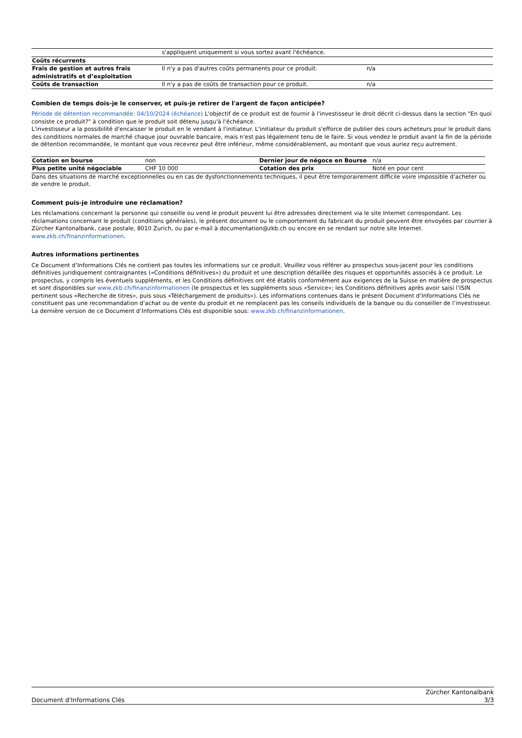| | s'appliquent uniquement si vous sortez avant l'échéance. | |
| Coûts récurrents | | |
| Frais de gestion et autres frais administratifs et d’exploitation | Il n'y a pas d'autres coûts permanents pour ce produit. | n/a |
| Coûts de transaction | Il n'y a pas de coûts de transaction pour ce produit. | n/a |
Combien de temps dois-je le conserver, et puis-je retirer de l'argent de façon anticipée?
Période de détention recommandée: 04/10/2024 (échéance) L'objectif de ce produit est de fournir à l'investisseur le droit décrit ci-dessus dans la section "En quoi consiste ce produit?" à condition que le produit soit détenu jusqu'à l'échéance.
L'investisseur a la possibilité d'encaisser le produit en le vendant à l'initiateur. L'initiateur du produit s'efforce de publier des cours acheteurs pour le produit dans des conditions normales de marché chaque jour ouvrable bancaire, mais n'est pas légalement tenu de le faire. Si vous vendez le produit avant la fin de la période de détention recommandée, le montant que vous recevrez peut être inférieur, même considérablement, au montant que vous auriez reçu autrement.
| Cotation en bourse | non | Dernier jour de négoce en Bourse | n/a |
| Plus petite unité négociable | CHF 10 000 | Cotation des prix | Noté en pour cent |
Dans des situations de marché exceptionnelles ou en cas de dysfonctionnements techniques, il peut être temporairement difficile voire impossible d’acheter ou de vendre le produit.
Comment puis-je introduire une réclamation?
Les réclamations concernant la personne qui conseille ou vend le produit peuvent lui être adressées directement via le site Internet correspondant. Les réclamations concernant le produit (conditions générales), le présent document ou le comportement du fabricant du produit peuvent être envoyées par courrier à Zürcher Kantonalbank, case postale, 8010 Zurich, ou par e-mail à documentation@zkb.ch ou encore en se rendant sur notre site Internet.
www.zkb.ch/finanzinformationen.
Autres informations pertinentes
Ce Document d’Informations Clés ne contient pas toutes les informations sur ce produit. Veuillez vous référer au prospectus sous-jacent pour les conditions définitives juridiquement contraignantes («Conditions définitives») du produit et une description détaillée des risques et opportunités associés à ce produit. Le prospectus, y compris les éventuels suppléments, et les Conditions définitives ont été établis conformément aux exigences de la Suisse en matière de prospectus et sont disponibles sur www.zkb.ch/finanzinformationen (le prospectus et les suppléments sous «Service»; les Conditions définitives après avoir saisi l’ISIN pertinent sous «Recherche de titres», puis sous «Téléchargement de produits»). Les informations contenues dans le présent Document d’Informations Clés ne constituent pas une recommandation d’achat ou de vente du produit et ne remplacent pas les conseils individuels de la banque ou du conseiller de l’investisseur. La dernière version de ce Document d’Informations Clés est disponible sous: www.zkb.ch/finanzinformationen.
Document d'Informations Clés Zürcher Kantonalbank
3/3